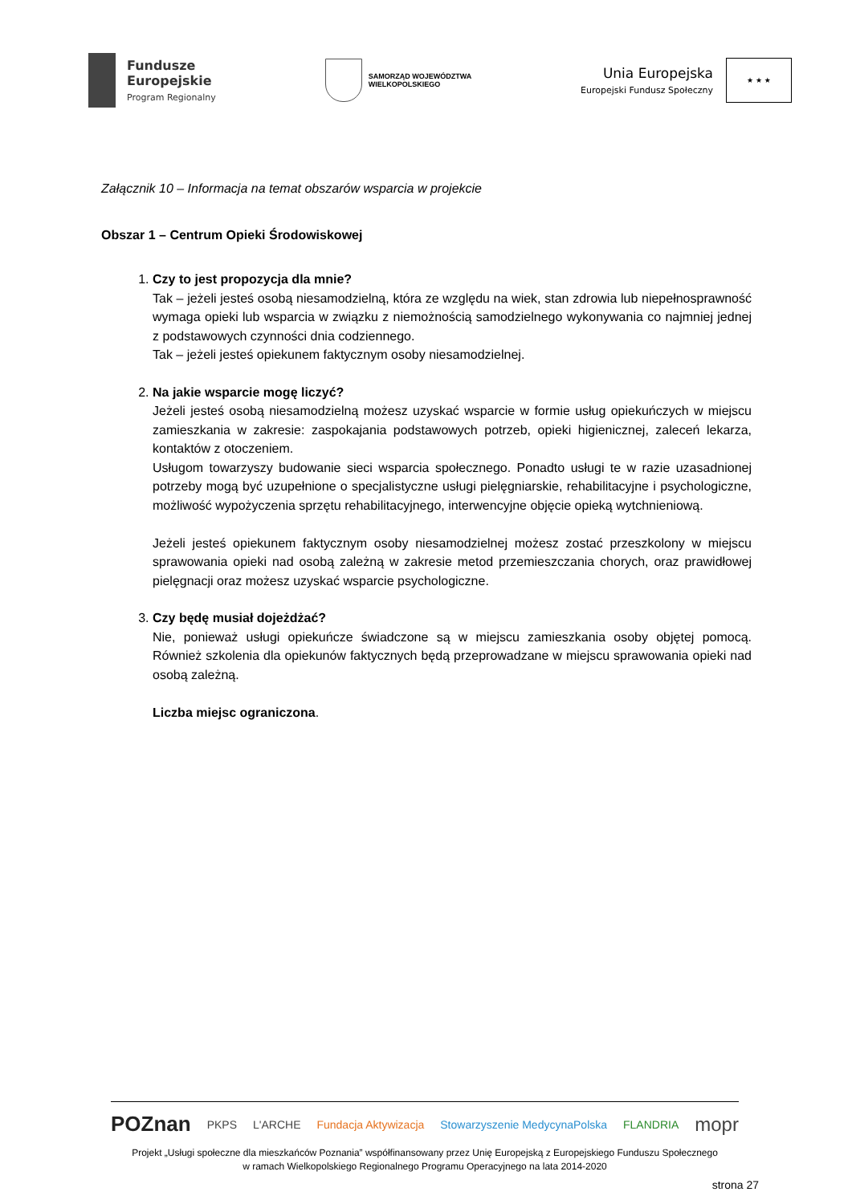Fundusze
Europejskie
Program Regionalny
SAMORZĄD WOJEWÓDZTWA
WIELKOPOLSKIEGO
Unia Europejska
Europejski Fundusz Społeczny
★ ★ ★
Załącznik 10 – Informacja na temat obszarów wsparcia w projekcie
Obszar 1 – Centrum Opieki Środowiskowej
1.
Czy to jest propozycja dla mnie?
Tak – jeżeli jesteś osobą niesamodzielną, która ze względu na wiek, stan zdrowia lub niepełnosprawność wymaga opieki lub wsparcia w związku z niemożnością samodzielnego wykonywania co najmniej jednej z podstawowych czynności dnia codziennego.
Tak – jeżeli jesteś opiekunem faktycznym osoby niesamodzielnej.
2.
Na jakie wsparcie mogę liczyć?
Jeżeli jesteś osobą niesamodzielną możesz uzyskać wsparcie w formie usług opiekuńczych w miejscu zamieszkania w zakresie: zaspokajania podstawowych potrzeb, opieki higienicznej, zaleceń lekarza, kontaktów z otoczeniem.
Usługom towarzyszy budowanie sieci wsparcia społecznego. Ponadto usługi te w razie uzasadnionej potrzeby mogą być uzupełnione o specjalistyczne usługi pielęgniarskie, rehabilitacyjne i psychologiczne, możliwość wypożyczenia sprzętu rehabilitacyjnego, interwencyjne objęcie opieką wytchnieniową.
Jeżeli jesteś opiekunem faktycznym osoby niesamodzielnej możesz zostać przeszkolony w miejscu sprawowania opieki nad osobą zależną w zakresie metod przemieszczania chorych, oraz prawidłowej pielęgnacji oraz możesz uzyskać wsparcie psychologiczne.
3.
Czy będę musiał dojeżdżać?
Nie, ponieważ usługi opiekuńcze świadczone są w miejscu zamieszkania osoby objętej pomocą. Również szkolenia dla opiekunów faktycznych będą przeprowadzane w miejscu sprawowania opieki nad osobą zależną.
Liczba miejsc ograniczona.
POZnan PKPS L'ARCHE Fundacja Aktywizacja Stowarzyszenie MedycynaPolska FLANDRIA mopr
Projekt „Usługi społeczne dla mieszkańców Poznania” współfinansowany przez Unię Europejską z Europejskiego Funduszu Społecznego
w ramach Wielkopolskiego Regionalnego Programu Operacyjnego na lata 2014-2020
strona 27